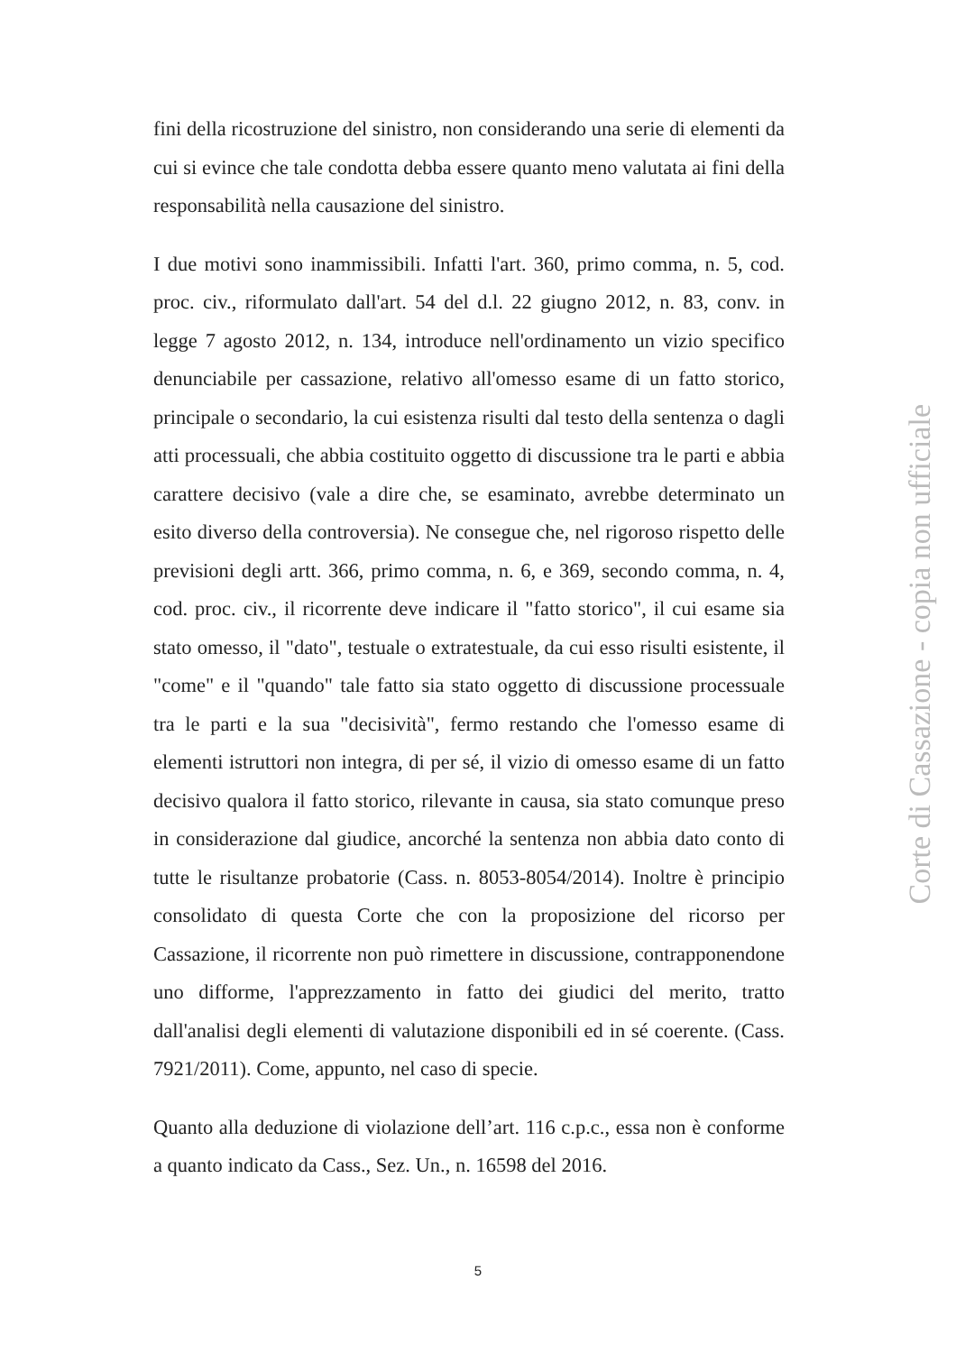fini della ricostruzione del sinistro, non considerando una serie di elementi da cui si evince che tale condotta debba essere quanto meno valutata ai fini della responsabilità nella causazione del sinistro.
I due motivi sono inammissibili. Infatti l'art. 360, primo comma, n. 5, cod. proc. civ., riformulato dall'art. 54 del d.l. 22 giugno 2012, n. 83, conv. in legge 7 agosto 2012, n. 134, introduce nell'ordinamento un vizio specifico denunciabile per cassazione, relativo all'omesso esame di un fatto storico, principale o secondario, la cui esistenza risulti dal testo della sentenza o dagli atti processuali, che abbia costituito oggetto di discussione tra le parti e abbia carattere decisivo (vale a dire che, se esaminato, avrebbe determinato un esito diverso della controversia). Ne consegue che, nel rigoroso rispetto delle previsioni degli artt. 366, primo comma, n. 6, e 369, secondo comma, n. 4, cod. proc. civ., il ricorrente deve indicare il "fatto storico", il cui esame sia stato omesso, il "dato", testuale o extratestuale, da cui esso risulti esistente, il "come" e il "quando" tale fatto sia stato oggetto di discussione processuale tra le parti e la sua "decisività", fermo restando che l'omesso esame di elementi istruttori non integra, di per sé, il vizio di omesso esame di un fatto decisivo qualora il fatto storico, rilevante in causa, sia stato comunque preso in considerazione dal giudice, ancorché la sentenza non abbia dato conto di tutte le risultanze probatorie (Cass. n. 8053-8054/2014). Inoltre è principio consolidato di questa Corte che con la proposizione del ricorso per Cassazione, il ricorrente non può rimettere in discussione, contrapponendone uno difforme, l'apprezzamento in fatto dei giudici del merito, tratto dall'analisi degli elementi di valutazione disponibili ed in sé coerente. (Cass. 7921/2011). Come, appunto, nel caso di specie.
Quanto alla deduzione di violazione dell’art. 116 c.p.c., essa non è conforme a quanto indicato da Cass., Sez. Un., n. 16598 del 2016.
Corte di Cassazione - copia non ufficiale
5